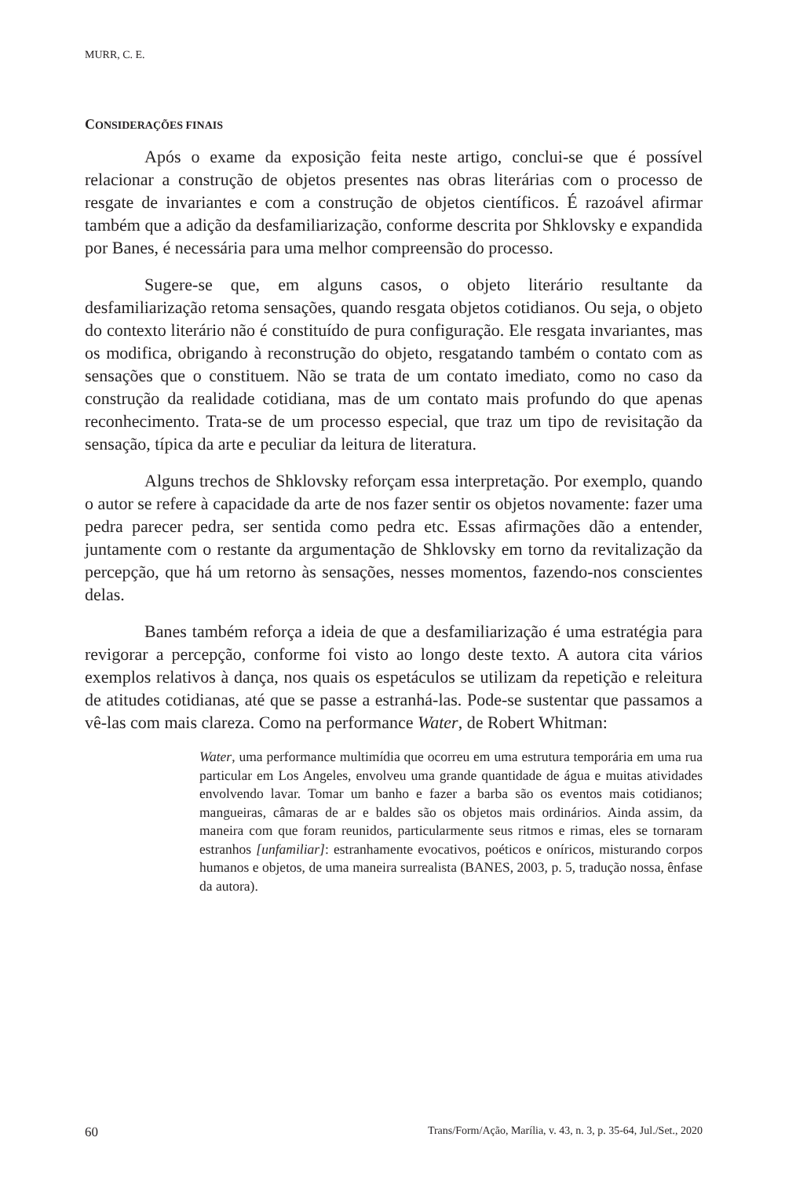MURR, C. E.
CONSIDERAÇÕES FINAIS
Após o exame da exposição feita neste artigo, conclui-se que é possível relacionar a construção de objetos presentes nas obras literárias com o processo de resgate de invariantes e com a construção de objetos científicos. É razoável afirmar também que a adição da desfamiliarização, conforme descrita por Shklovsky e expandida por Banes, é necessária para uma melhor compreensão do processo.
Sugere-se que, em alguns casos, o objeto literário resultante da desfamiliarização retoma sensações, quando resgata objetos cotidianos. Ou seja, o objeto do contexto literário não é constituído de pura configuração. Ele resgata invariantes, mas os modifica, obrigando à reconstrução do objeto, resgatando também o contato com as sensações que o constituem. Não se trata de um contato imediato, como no caso da construção da realidade cotidiana, mas de um contato mais profundo do que apenas reconhecimento. Trata-se de um processo especial, que traz um tipo de revisitação da sensação, típica da arte e peculiar da leitura de literatura.
Alguns trechos de Shklovsky reforçam essa interpretação. Por exemplo, quando o autor se refere à capacidade da arte de nos fazer sentir os objetos novamente: fazer uma pedra parecer pedra, ser sentida como pedra etc. Essas afirmações dão a entender, juntamente com o restante da argumentação de Shklovsky em torno da revitalização da percepção, que há um retorno às sensações, nesses momentos, fazendo-nos conscientes delas.
Banes também reforça a ideia de que a desfamiliarização é uma estratégia para revigorar a percepção, conforme foi visto ao longo deste texto. A autora cita vários exemplos relativos à dança, nos quais os espetáculos se utilizam da repetição e releitura de atitudes cotidianas, até que se passe a estranhá-las. Pode-se sustentar que passamos a vê-las com mais clareza. Como na performance Water, de Robert Whitman:
Water, uma performance multimídia que ocorreu em uma estrutura temporária em uma rua particular em Los Angeles, envolveu uma grande quantidade de água e muitas atividades envolvendo lavar. Tomar um banho e fazer a barba são os eventos mais cotidianos; mangueiras, câmaras de ar e baldes são os objetos mais ordinários. Ainda assim, da maneira com que foram reunidos, particularmente seus ritmos e rimas, eles se tornaram estranhos [unfamiliar]: estranhamente evocativos, poéticos e oníricos, misturando corpos humanos e objetos, de uma maneira surrealista (BANES, 2003, p. 5, tradução nossa, ênfase da autora).
60 Trans/Form/Ação, Marília, v. 43, n. 3, p. 35-64, Jul./Set., 2020